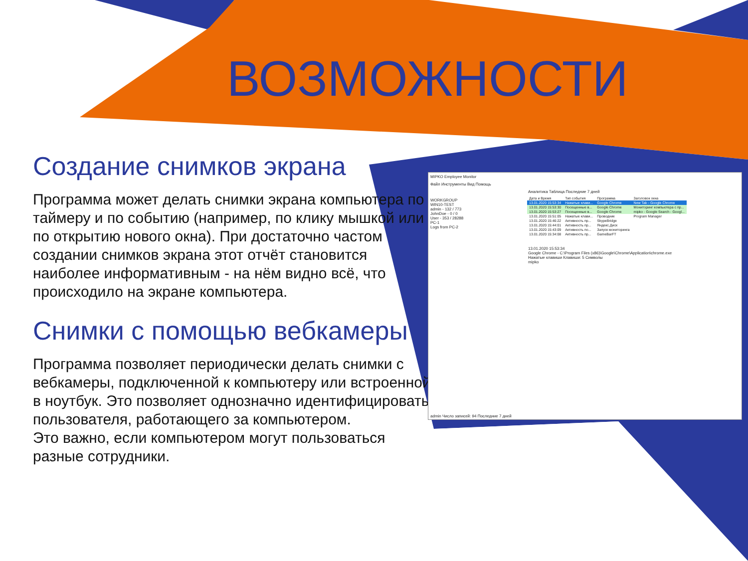ВОЗМОЖНОСТИ
Создание снимков экрана
Программа может делать снимки экрана компьютера по таймеру и по событию (например, по клику мышкой или по открытию нового окна). При достаточно частом создании снимков экрана этот отчёт становится наиболее информативным - на нём видно всё, что происходило на экране компьютера.
Снимки с помощью вебкамеры
Программа позволяет периодически делать снимки с вебкамеры, подключенной к компьютеру или встроенной в ноутбук. Это позволяет однозначно идентифицировать пользователя, работающего за компьютером.
Это важно, если компьютером могут пользоваться разные сотрудники.
MIPKO Employee Monitor
Файл Инструменты Вид Помощь
Аналитика Таблица Последние 7 дней
WORKGROUP
WIN10-TEST
admin - 132 / 773
JohnDoe - 0 / 0
User - 353 / 28288
PC-1
Logs from PC-2
| Дата и Время | Тип события | Программа | Заголовок окна |
| 13.01.2020 15:53:34 | Нажатые клави... | Google Chrome | New Tab - Google Chrome |
| 13.01.2020 15:53:30 | Посещенные в... | Google Chrome | Мониторинг компьютера с пр... |
| 13.01.2020 15:53:27 | Посещенные в... | Google Chrome | mipko - Google Search - Googl... |
| 13.01.2020 15:51:05 | Нажатые клави... | Проводник | Program Manager |
| 13.01.2020 15:46:22 | Активность пр... | SkypeBridge | |
| 13.01.2020 15:44:01 | Активность пр... | Яндекс.Диск | |
| 13.01.2020 15:43:09 | Активность по... | Запуск мониторинга | |
| 13.01.2020 15:34:08 | Активность пр... | GameBarFT | |
13.01.2020 15:53:34
Google Chrome - C:\Program Files (x86)\Google\Chrome\Application\chrome.exe
Нажатые клавиши Клавиши: 5 Символы
mipko
admin Число записей: 94 Последние 7 дней